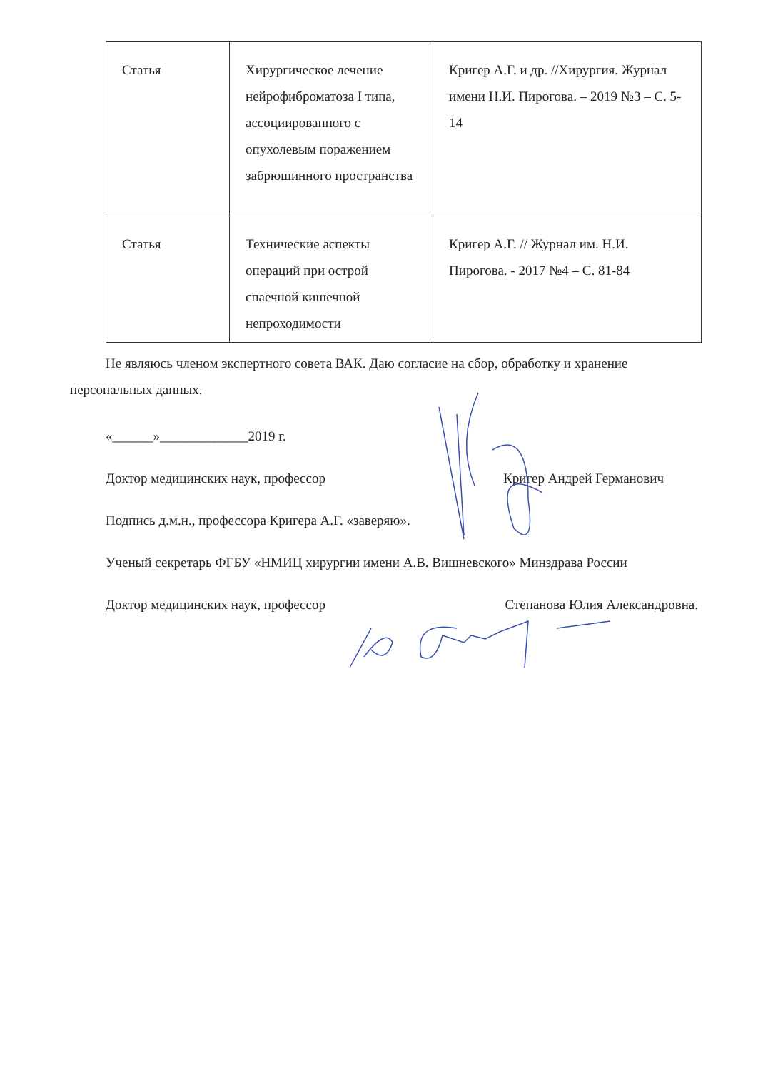| Статья | Хирургическое лечение нейрофиброматоза I типа, ассоциированного с опухолевым поражением забрюшинного пространства | Кригер А.Г. и др. //Хирургия. Журнал имени Н.И. Пирогова. – 2019 №3 – С. 5-14 |
| Статья | Технические аспекты операций при острой спаечной кишечной непроходимости | Кригер А.Г. // Журнал им. Н.И. Пирогова. - 2017 №4 – С. 81-84 |
Не являюсь членом экспертного совета ВАК. Даю согласие на сбор, обработку и хранение персональных данных.
«______»_____________2019 г.
Доктор медицинских наук, профессор Кригер Андрей Германович
Подпись д.м.н., профессора Кригера А.Г. «заверяю».
Ученый секретарь ФГБУ «НМИЦ хирургии имени А.В. Вишневского» Минздрава России
Доктор медицинских наук, профессор Степанова Юлия Александровна.